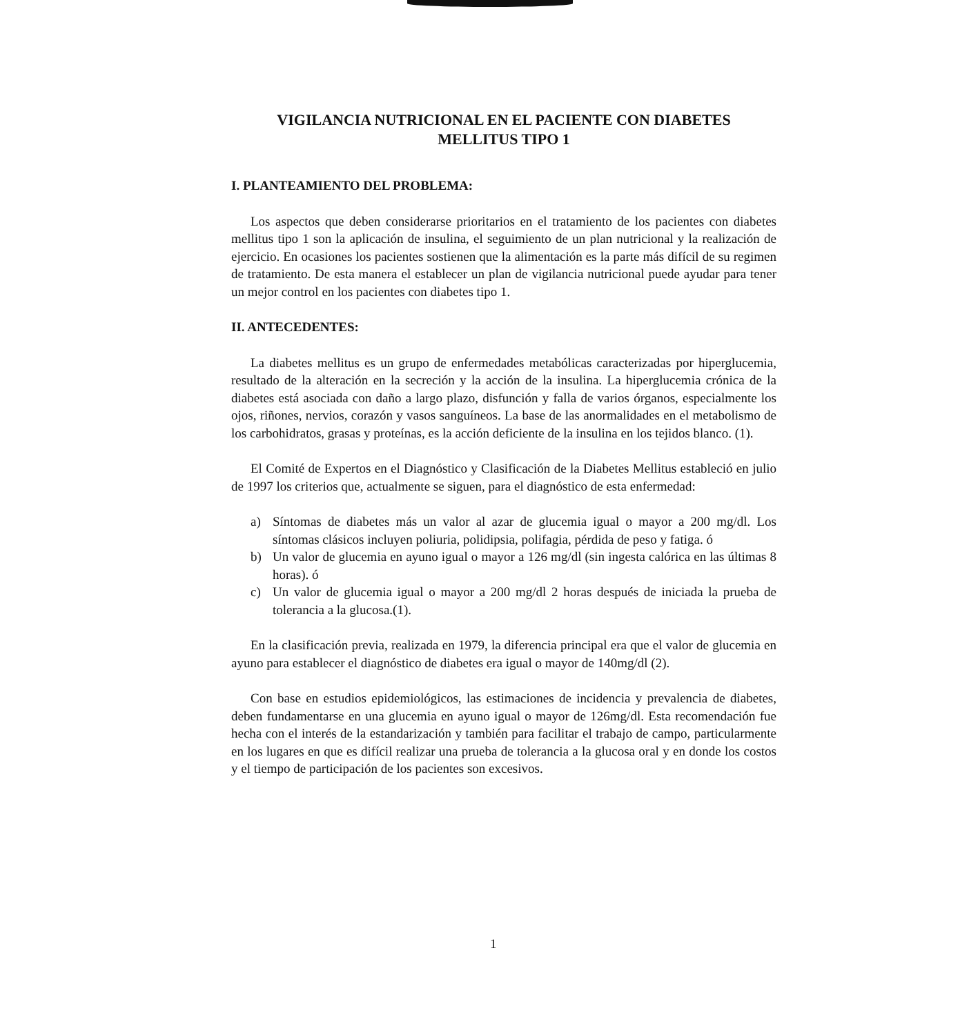VIGILANCIA NUTRICIONAL EN EL PACIENTE CON DIABETES
MELLITUS TIPO 1
I. PLANTEAMIENTO DEL PROBLEMA:
Los aspectos que deben considerarse prioritarios en el tratamiento de los pacientes con diabetes mellitus tipo 1 son la aplicación de insulina, el seguimiento de un plan nutricional y la realización de ejercicio. En ocasiones los pacientes sostienen que la alimentación es la parte más difícil de su regimen de tratamiento. De esta manera el establecer un plan de vigilancia nutricional puede ayudar para tener un mejor control en los pacientes con diabetes tipo 1.
II. ANTECEDENTES:
La diabetes mellitus es un grupo de enfermedades metabólicas caracterizadas por hiperglucemia, resultado de la alteración en la secreción y la acción de la insulina. La hiperglucemia crónica de la diabetes está asociada con daño a largo plazo, disfunción y falla de varios órganos, especialmente los ojos, riñones, nervios, corazón y vasos sanguíneos. La base de las anormalidades en el metabolismo de los carbohidratos, grasas y proteínas, es la acción deficiente de la insulina en los tejidos blanco. (1).
El Comité de Expertos en el Diagnóstico y Clasificación de la Diabetes Mellitus estableció en julio de 1997 los criterios que, actualmente se siguen, para el diagnóstico de esta enfermedad:
a) Síntomas de diabetes más un valor al azar de glucemia igual o mayor a 200 mg/dl. Los síntomas clásicos incluyen poliuria, polidipsia, polifagia, pérdida de peso y fatiga. ó
b) Un valor de glucemia en ayuno igual o mayor a 126 mg/dl (sin ingesta calórica en las últimas 8 horas). ó
c) Un valor de glucemia igual o mayor a 200 mg/dl 2 horas después de iniciada la prueba de tolerancia a la glucosa.(1).
En la clasificación previa, realizada en 1979, la diferencia principal era que el valor de glucemia en ayuno para establecer el diagnóstico de diabetes era igual o mayor de 140mg/dl (2).
Con base en estudios epidemiológicos, las estimaciones de incidencia y prevalencia de diabetes, deben fundamentarse en una glucemia en ayuno igual o mayor de 126mg/dl. Esta recomendación fue hecha con el interés de la estandarización y también para facilitar el trabajo de campo, particularmente en los lugares en que es difícil realizar una prueba de tolerancia a la glucosa oral y en donde los costos y el tiempo de participación de los pacientes son excesivos.
1